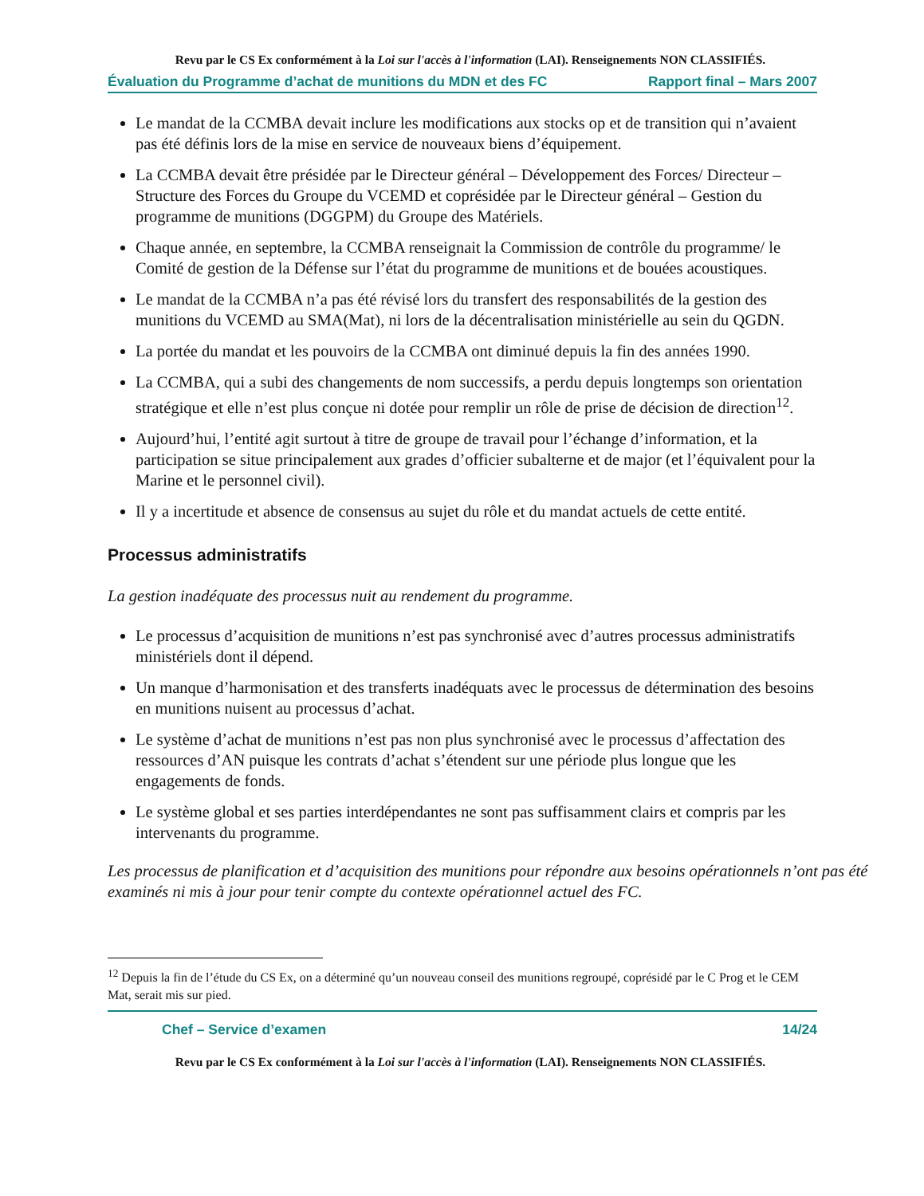Revu par le CS Ex conformément à la Loi sur l'accès à l'information (LAI). Renseignements NON CLASSIFIÉS.
Évaluation du Programme d’achat de munitions du MDN et des FC Rapport final – Mars 2007
Le mandat de la CCMBA devait inclure les modifications aux stocks op et de transition qui n’avaient pas été définis lors de la mise en service de nouveaux biens d’équipement.
La CCMBA devait être présidée par le Directeur général – Développement des Forces/ Directeur – Structure des Forces du Groupe du VCEMD et coprésidée par le Directeur général – Gestion du programme de munitions (DGGPM) du Groupe des Matériels.
Chaque année, en septembre, la CCMBA renseignait la Commission de contrôle du programme/ le Comité de gestion de la Défense sur l’état du programme de munitions et de bouées acoustiques.
Le mandat de la CCMBA n’a pas été révisé lors du transfert des responsabilités de la gestion des munitions du VCEMD au SMA(Mat), ni lors de la décentralisation ministérielle au sein du QGDN.
La portée du mandat et les pouvoirs de la CCMBA ont diminué depuis la fin des années 1990.
La CCMBA, qui a subi des changements de nom successifs, a perdu depuis longtemps son orientation stratégique et elle n’est plus conçue ni dotée pour remplir un rôle de prise de décision de direction<sup>12</sup>.
Aujourd’hui, l’entité agit surtout à titre de groupe de travail pour l’échange d’information, et la participation se situe principalement aux grades d’officier subalterne et de major (et l’équivalent pour la Marine et le personnel civil).
Il y a incertitude et absence de consensus au sujet du rôle et du mandat actuels de cette entité.
Processus administratifs
La gestion inadéquate des processus nuit au rendement du programme.
Le processus d’acquisition de munitions n’est pas synchronisé avec d’autres processus administratifs ministériels dont il dépend.
Un manque d’harmonisation et des transferts inadéquats avec le processus de détermination des besoins en munitions nuisent au processus d’achat.
Le système d’achat de munitions n’est pas non plus synchronisé avec le processus d’affectation des ressources d’AN puisque les contrats d’achat s’étendent sur une période plus longue que les engagements de fonds.
Le système global et ses parties interdépendantes ne sont pas suffisamment clairs et compris par les intervenants du programme.
Les processus de planification et d’acquisition des munitions pour répondre aux besoins opérationnels n’ont pas été examinés ni mis à jour pour tenir compte du contexte opérationnel actuel des FC.
<sup>12</sup> Depuis la fin de l’étude du CS Ex, on a déterminé qu’un nouveau conseil des munitions regroupé, coprésidé par le C Prog et le CEM Mat, serait mis sur pied.
Chef – Service d’examen 14/24
Revu par le CS Ex conformément à la Loi sur l'accès à l'information (LAI). Renseignements NON CLASSIFIÉS.